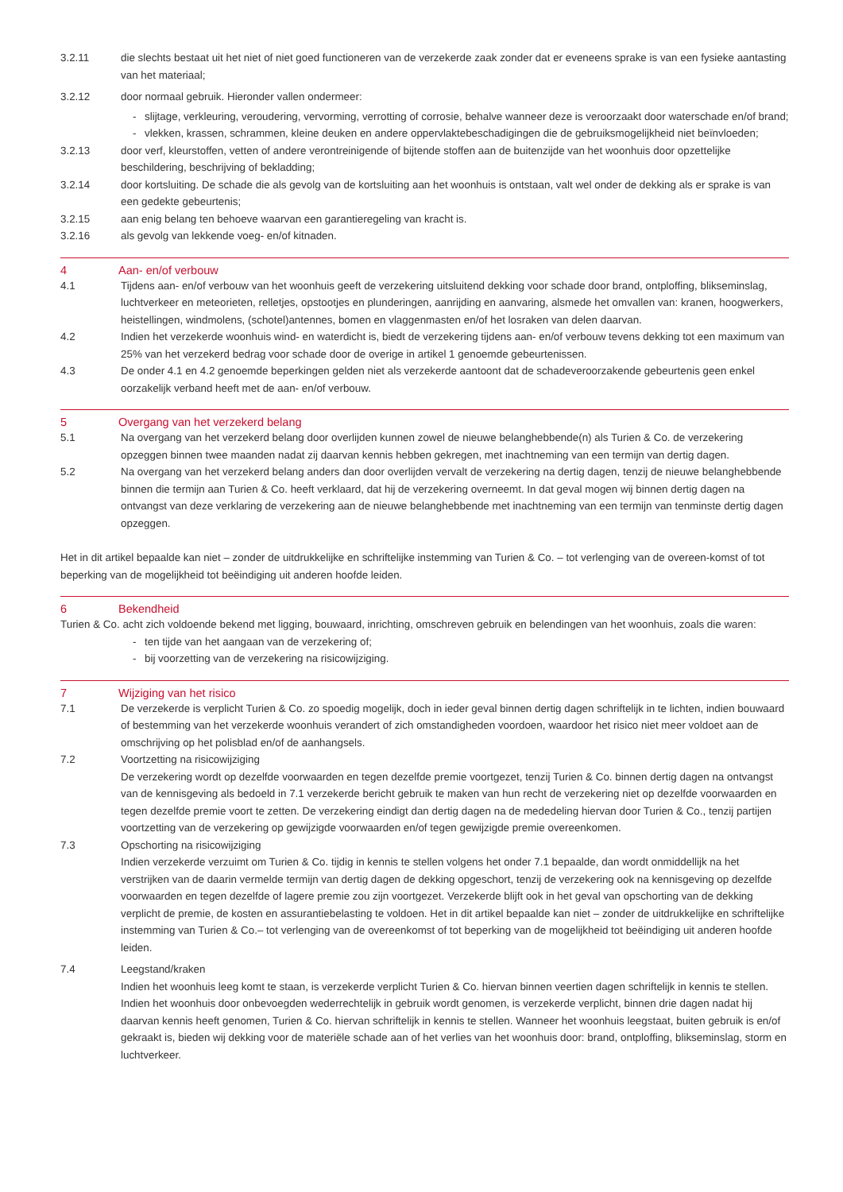3.2.11 die slechts bestaat uit het niet of niet goed functioneren van de verzekerde zaak zonder dat er eveneens sprake is van een fysieke aantasting van het materiaal;
3.2.12 door normaal gebruik. Hieronder vallen ondermeer:
- slijtage, verkleuring, veroudering, vervorming, verrotting of corrosie, behalve wanneer deze is veroorzaakt door waterschade en/of brand;
- vlekken, krassen, schrammen, kleine deuken en andere oppervlaktebeschadigingen die de gebruiksmogelijkheid niet beïnvloeden;
3.2.13 door verf, kleurstoffen, vetten of andere verontreinigende of bijtende stoffen aan de buitenzijde van het woonhuis door opzettelijke beschildering, beschrijving of bekladding;
3.2.14 door kortsluiting. De schade die als gevolg van de kortsluiting aan het woonhuis is ontstaan, valt wel onder de dekking als er sprake is van een gedekte gebeurtenis;
3.2.15 aan enig belang ten behoeve waarvan een garantieregeling van kracht is.
3.2.16 als gevolg van lekkende voeg- en/of kitnaden.
4 Aan- en/of verbouw
4.1 Tijdens aan- en/of verbouw van het woonhuis geeft de verzekering uitsluitend dekking voor schade door brand, ontploffing, blikseminslag, luchtverkeer en meteorieten, relletjes, opstootjes en plunderingen, aanrijding en aanvaring, alsmede het omvallen van: kranen, hoogwerkers, heistellingen, windmolens, (schotel)antennes, bomen en vlaggenmasten en/of het losraken van delen daarvan.
4.2 Indien het verzekerde woonhuis wind- en waterdicht is, biedt de verzekering tijdens aan- en/of verbouw tevens dekking tot een maximum van 25% van het verzekerd bedrag voor schade door de overige in artikel 1 genoemde gebeurtenissen.
4.3 De onder 4.1 en 4.2 genoemde beperkingen gelden niet als verzekerde aantoont dat de schadeveroorzakende gebeurtenis geen enkel oorzakelijk verband heeft met de aan- en/of verbouw.
5 Overgang van het verzekerd belang
5.1 Na overgang van het verzekerd belang door overlijden kunnen zowel de nieuwe belanghebbende(n) als Turien & Co. de verzekering opzeggen binnen twee maanden nadat zij daarvan kennis hebben gekregen, met inachtneming van een termijn van dertig dagen.
5.2 Na overgang van het verzekerd belang anders dan door overlijden vervalt de verzekering na dertig dagen, tenzij de nieuwe belanghebbende binnen die termijn aan Turien & Co. heeft verklaard, dat hij de verzekering overneemt. In dat geval mogen wij binnen dertig dagen na ontvangst van deze verklaring de verzekering aan de nieuwe belanghebbende met inachtneming van een termijn van tenminste dertig dagen opzeggen.
Het in dit artikel bepaalde kan niet – zonder de uitdrukkelijke en schriftelijke instemming van Turien & Co. – tot verlenging van de overeen-komst of tot beperking van de mogelijkheid tot beëindiging uit anderen hoofde leiden.
6 Bekendheid
Turien & Co. acht zich voldoende bekend met ligging, bouwaard, inrichting, omschreven gebruik en belendingen van het woonhuis, zoals die waren:
- ten tijde van het aangaan van de verzekering of;
- bij voorzetting van de verzekering na risicowijziging.
7 Wijziging van het risico
7.1 De verzekerde is verplicht Turien & Co. zo spoedig mogelijk, doch in ieder geval binnen dertig dagen schriftelijk in te lichten, indien bouwaard of bestemming van het verzekerde woonhuis verandert of zich omstandigheden voordoen, waardoor het risico niet meer voldoet aan de omschrijving op het polisblad en/of de aanhangsels.
7.2 Voortzetting na risicowijziging
De verzekering wordt op dezelfde voorwaarden en tegen dezelfde premie voortgezet, tenzij Turien & Co. binnen dertig dagen na ontvangst van de kennisgeving als bedoeld in 7.1 verzekerde bericht gebruik te maken van hun recht de verzekering niet op dezelfde voorwaarden en tegen dezelfde premie voort te zetten. De verzekering eindigt dan dertig dagen na de mededeling hiervan door Turien & Co., tenzij partijen voortzetting van de verzekering op gewijzigde voorwaarden en/of tegen gewijzigde premie overeenkomen.
7.3 Opschorting na risicowijziging
Indien verzekerde verzuimt om Turien & Co. tijdig in kennis te stellen volgens het onder 7.1 bepaalde, dan wordt onmiddellijk na het verstrijken van de daarin vermelde termijn van dertig dagen de dekking opgeschort, tenzij de verzekering ook na kennisgeving op dezelfde voorwaarden en tegen dezelfde of lagere premie zou zijn voortgezet. Verzekerde blijft ook in het geval van opschorting van de dekking verplicht de premie, de kosten en assurantiebelasting te voldoen. Het in dit artikel bepaalde kan niet – zonder de uitdrukkelijke en schriftelijke instemming van Turien & Co.– tot verlenging van de overeenkomst of tot beperking van de mogelijkheid tot beëindiging uit anderen hoofde leiden.
7.4 Leegstand/kraken
Indien het woonhuis leeg komt te staan, is verzekerde verplicht Turien & Co. hiervan binnen veertien dagen schriftelijk in kennis te stellen. Indien het woonhuis door onbevoegden wederrechtelijk in gebruik wordt genomen, is verzekerde verplicht, binnen drie dagen nadat hij daarvan kennis heeft genomen, Turien & Co. hiervan schriftelijk in kennis te stellen. Wanneer het woonhuis leegstaat, buiten gebruik is en/of gekraakt is, bieden wij dekking voor de materiële schade aan of het verlies van het woonhuis door: brand, ontploffing, blikseminslag, storm en luchtverkeer.